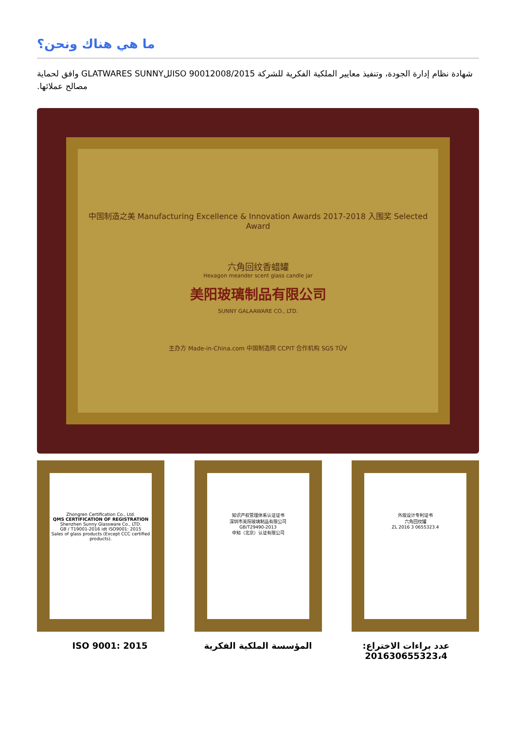ما هي هناك ونحن؟
شهادة نظام إدارة الجودة، وتنفيذ معايير الملكية الفكرية للشركة ISO 90012008/2015للGLATWARES SUNNY وافق لحماية مصالح عملائها.
中国制造之美 Manufacturing Excellence & Innovation Awards 2017-2018 入围奖 Selected Award
六角回纹香蜡罐
Hexagon meander scent glass candle jar
美阳玻璃制品有限公司
SUNNY GALAAWARE CO., LTD.
主办方 Made-in-China.com 中国制造网 CCPIT 合作机构 SGS TÜV
Zhongren Certification Co., Ltd.
QMS CERTIFICATION OF REGISTRATION
Shenzhen Sunny Glassware Co., LTD.
GB / T19001-2016 idt ISO9001: 2015
Sales of glass products (Except CCC certified products).
知识产权管理体系认证证书
深圳市美阳玻璃制品有限公司
GB/T29490-2013
中知（北京）认证有限公司
外观设计专利证书
六角回纹罐
ZL 2016 3 0655323.4
ISO 9001: 2015 المؤسسة الملكية الفكرية عدد براءات الاختراع: 201630655323،4